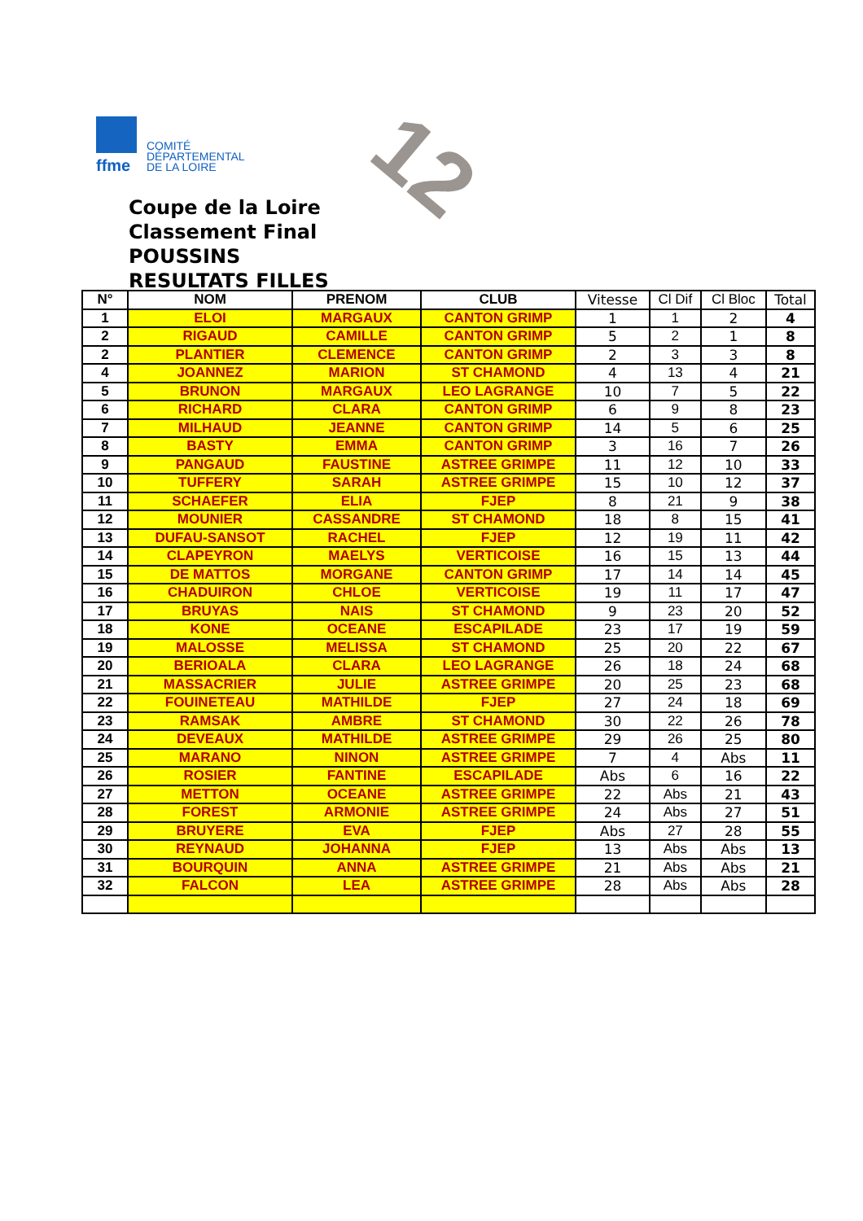ffme
COMITÉ
DÉPARTEMENTAL
DE LA LOIRE
12
Coupe de la Loire
Classement Final
POUSSINS
RESULTATS FILLES
| N° | NOM | PRENOM | CLUB | Vitesse | Cl Dif | Cl Bloc | Total |
| --- | --- | --- | --- | --- | --- | --- | --- |
| 1 | ELOI | MARGAUX | CANTON GRIMP | 1 | 1 | 2 | 4 |
| 2 | RIGAUD | CAMILLE | CANTON GRIMP | 5 | 2 | 1 | 8 |
| 2 | PLANTIER | CLEMENCE | CANTON GRIMP | 2 | 3 | 3 | 8 |
| 4 | JOANNEZ | MARION | ST CHAMOND | 4 | 13 | 4 | 21 |
| 5 | BRUNON | MARGAUX | LEO LAGRANGE | 10 | 7 | 5 | 22 |
| 6 | RICHARD | CLARA | CANTON GRIMP | 6 | 9 | 8 | 23 |
| 7 | MILHAUD | JEANNE | CANTON GRIMP | 14 | 5 | 6 | 25 |
| 8 | BASTY | EMMA | CANTON GRIMP | 3 | 16 | 7 | 26 |
| 9 | PANGAUD | FAUSTINE | ASTREE GRIMPE | 11 | 12 | 10 | 33 |
| 10 | TUFFERY | SARAH | ASTREE GRIMPE | 15 | 10 | 12 | 37 |
| 11 | SCHAEFER | ELIA | FJEP | 8 | 21 | 9 | 38 |
| 12 | MOUNIER | CASSANDRE | ST CHAMOND | 18 | 8 | 15 | 41 |
| 13 | DUFAU-SANSOT | RACHEL | FJEP | 12 | 19 | 11 | 42 |
| 14 | CLAPEYRON | MAELYS | VERTICOISE | 16 | 15 | 13 | 44 |
| 15 | DE MATTOS | MORGANE | CANTON GRIMP | 17 | 14 | 14 | 45 |
| 16 | CHADUIRON | CHLOE | VERTICOISE | 19 | 11 | 17 | 47 |
| 17 | BRUYAS | NAIS | ST CHAMOND | 9 | 23 | 20 | 52 |
| 18 | KONE | OCEANE | ESCAPILADE | 23 | 17 | 19 | 59 |
| 19 | MALOSSE | MELISSA | ST CHAMOND | 25 | 20 | 22 | 67 |
| 20 | BERIOALA | CLARA | LEO LAGRANGE | 26 | 18 | 24 | 68 |
| 21 | MASSACRIER | JULIE | ASTREE GRIMPE | 20 | 25 | 23 | 68 |
| 22 | FOUINETEAU | MATHILDE | FJEP | 27 | 24 | 18 | 69 |
| 23 | RAMSAK | AMBRE | ST CHAMOND | 30 | 22 | 26 | 78 |
| 24 | DEVEAUX | MATHILDE | ASTREE GRIMPE | 29 | 26 | 25 | 80 |
| 25 | MARANO | NINON | ASTREE GRIMPE | 7 | 4 | Abs | 11 |
| 26 | ROSIER | FANTINE | ESCAPILADE | Abs | 6 | 16 | 22 |
| 27 | METTON | OCEANE | ASTREE GRIMPE | 22 | Abs | 21 | 43 |
| 28 | FOREST | ARMONIE | ASTREE GRIMPE | 24 | Abs | 27 | 51 |
| 29 | BRUYERE | EVA | FJEP | Abs | 27 | 28 | 55 |
| 30 | REYNAUD | JOHANNA | FJEP | 13 | Abs | Abs | 13 |
| 31 | BOURQUIN | ANNA | ASTREE GRIMPE | 21 | Abs | Abs | 21 |
| 32 | FALCON | LEA | ASTREE GRIMPE | 28 | Abs | Abs | 28 |